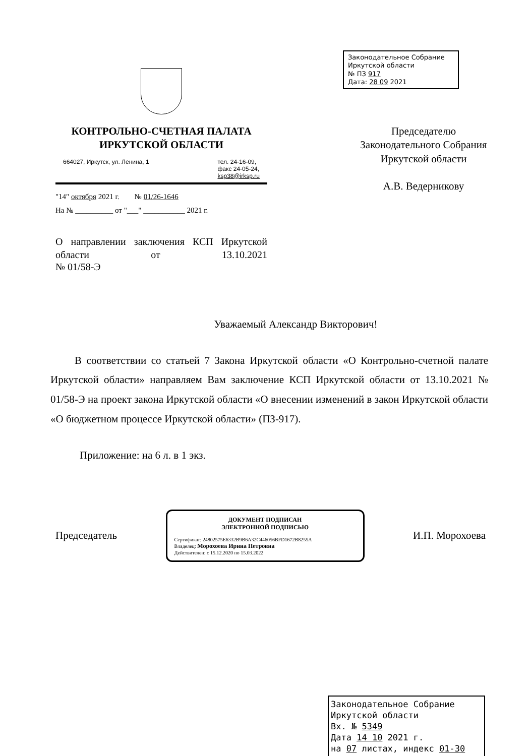КОНТРОЛЬНО-СЧЕТНАЯ ПАЛАТА
ИРКУТСКОЙ ОБЛАСТИ
664027, Иркутск, ул. Ленина, 1 тел. 24-16-09,
факс 24-05-24,
ksp38@irksp.ru
"14" октября 2021 г. № 01/26-1646
На № __________ от "___" ___________ 2021 г.
О направлении заключения КСП Иркутской области от 13.10.2021
№ 01/58-Э
Законодательное Собрание
Иркутской области
№ ПЗ 917
Дата: 28 09 2021
Председателю
Законодательного Собрания
Иркутской области
А.В. Ведерникову
Уважаемый Александр Викторович!
В соответствии со статьей 7 Закона Иркутской области «О Контрольно-счетной палате Иркутской области» направляем Вам заключение КСП Иркутской области от 13.10.2021 № 01/58-Э на проект закона Иркутской области «О внесении изменений в закон Иркутской области «О бюджетном процессе Иркутской области» (ПЗ-917).
Приложение: на 6 л. в 1 экз.
Председатель
ДОКУМЕНТ ПОДПИСАН
ЭЛЕКТРОННОЙ ПОДПИСЬЮ
Сертификат: 24802575E6332B9B6A32C446056BFD1672B8255A
Владелец: Морохоева Ирина Петровна
Действителен: с 15.12.2020 по 15.03.2022
И.П. Морохоева
Законодательное Собрание
Иркутской области
Вх. № 5349
Дата 14 10 2021 г.
на 07 листах, индекс 01-30